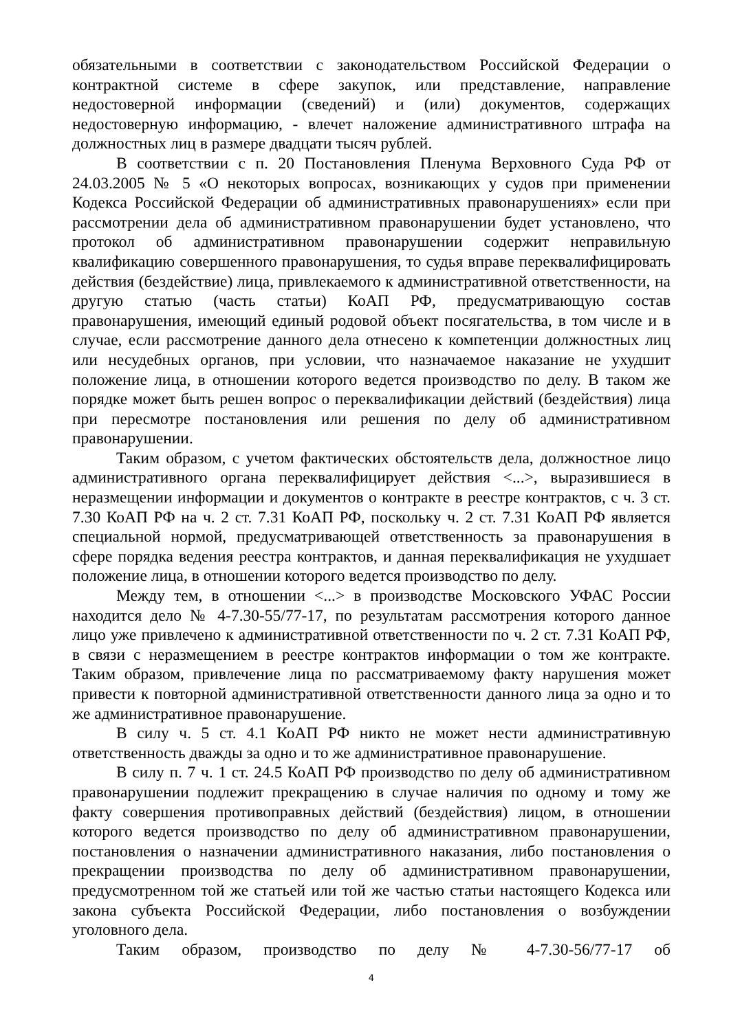обязательными в соответствии с законодательством Российской Федерации о контрактной системе в сфере закупок, или представление, направление недостоверной информации (сведений) и (или) документов, содержащих недостоверную информацию, - влечет наложение административного штрафа на должностных лиц в размере двадцати тысяч рублей.
В соответствии с п. 20 Постановления Пленума Верховного Суда РФ от 24.03.2005 № 5 «О некоторых вопросах, возникающих у судов при применении Кодекса Российской Федерации об административных правонарушениях» если при рассмотрении дела об административном правонарушении будет установлено, что протокол об административном правонарушении содержит неправильную квалификацию совершенного правонарушения, то судья вправе переквалифицировать действия (бездействие) лица, привлекаемого к административной ответственности, на другую статью (часть статьи) КоАП РФ, предусматривающую состав правонарушения, имеющий единый родовой объект посягательства, в том числе и в случае, если рассмотрение данного дела отнесено к компетенции должностных лиц или несудебных органов, при условии, что назначаемое наказание не ухудшит положение лица, в отношении которого ведется производство по делу. В таком же порядке может быть решен вопрос о переквалификации действий (бездействия) лица при пересмотре постановления или решения по делу об административном правонарушении.
Таким образом, с учетом фактических обстоятельств дела, должностное лицо административного органа переквалифицирует действия <...>, выразившиеся в неразмещении информации и документов о контракте в реестре контрактов, с ч. 3 ст. 7.30 КоАП РФ на ч. 2 ст. 7.31 КоАП РФ, поскольку ч. 2 ст. 7.31 КоАП РФ является специальной нормой, предусматривающей ответственность за правонарушения в сфере порядка ведения реестра контрактов, и данная переквалификация не ухудшает положение лица, в отношении которого ведется производство по делу.
Между тем, в отношении <...> в производстве Московского УФАС России находится дело № 4-7.30-55/77-17, по результатам рассмотрения которого данное лицо уже привлечено к административной ответственности по ч. 2 ст. 7.31 КоАП РФ, в связи с неразмещением в реестре контрактов информации о том же контракте. Таким образом, привлечение лица по рассматриваемому факту нарушения может привести к повторной административной ответственности данного лица за одно и то же административное правонарушение.
В силу ч. 5 ст. 4.1 КоАП РФ никто не может нести административную ответственность дважды за одно и то же административное правонарушение.
В силу п. 7 ч. 1 ст. 24.5 КоАП РФ производство по делу об административном правонарушении подлежит прекращению в случае наличия по одному и тому же факту совершения противоправных действий (бездействия) лицом, в отношении которого ведется производство по делу об административном правонарушении, постановления о назначении административного наказания, либо постановления о прекращении производства по делу об административном правонарушении, предусмотренном той же статьей или той же частью статьи настоящего Кодекса или закона субъекта Российской Федерации, либо постановления о возбуждении уголовного дела.
Таким образом, производство по делу № 4-7.30-56/77-17 об
4